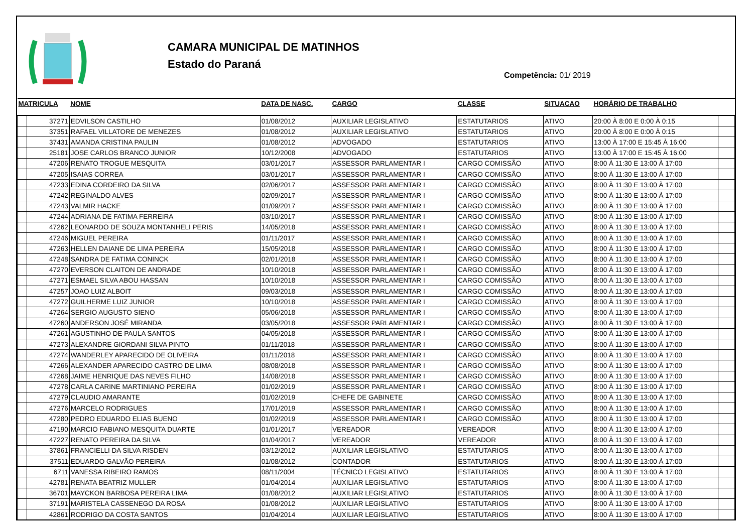CAMARA MUNICIPAL DE MATINHOS
Estado do Paraná
Competência: 01/ 2019
| MATRICULA | | NOME | DATA DE NASC. | CARGO | CLASSE | SITUACAO | HORÁRIO DE TRABALHO | |
| --- | --- | --- | --- | --- | --- | --- | --- | --- |
| | 37271 | EDVILSON CASTILHO | 01/08/2012 | AUXILIAR LEGISLATIVO | ESTATUTARIOS | ATIVO | 20:00 À 8:00 E 0:00 À 0:15 | |
| | 37351 | RAFAEL VILLATORE DE MENEZES | 01/08/2012 | AUXILIAR LEGISLATIVO | ESTATUTARIOS | ATIVO | 20:00 À 8:00 E 0:00 À 0:15 | |
| | 37431 | AMANDA CRISTINA PAULIN | 01/08/2012 | ADVOGADO | ESTATUTARIOS | ATIVO | 13:00 À 17:00 E 15:45 À 16:00 | |
| | 25181 | JOSE CARLOS BRANCO JUNIOR | 10/12/2008 | ADVOGADO | ESTATUTARIOS | ATIVO | 13:00 À 17:00 E 15:45 À 16:00 | |
| | 47206 | RENATO TROGUE MESQUITA | 03/01/2017 | ASSESSOR PARLAMENTAR I | CARGO COMISSÃO | ATIVO | 8:00 À 11:30 E 13:00 À 17:00 | |
| | 47205 | ISAIAS CORREA | 03/01/2017 | ASSESSOR PARLAMENTAR I | CARGO COMISSÃO | ATIVO | 8:00 À 11:30 E 13:00 À 17:00 | |
| | 47233 | EDINA CORDEIRO DA SILVA | 02/06/2017 | ASSESSOR PARLAMENTAR I | CARGO COMISSÃO | ATIVO | 8:00 À 11:30 E 13:00 À 17:00 | |
| | 47242 | REGINALDO ALVES | 02/09/2017 | ASSESSOR PARLAMENTAR I | CARGO COMISSÃO | ATIVO | 8:00 À 11:30 E 13:00 À 17:00 | |
| | 47243 | VALMIR HACKE | 01/09/2017 | ASSESSOR PARLAMENTAR I | CARGO COMISSÃO | ATIVO | 8:00 À 11:30 E 13:00 À 17:00 | |
| | 47244 | ADRIANA DE FATIMA FERREIRA | 03/10/2017 | ASSESSOR PARLAMENTAR I | CARGO COMISSÃO | ATIVO | 8:00 À 11:30 E 13:00 À 17:00 | |
| | 47262 | LEONARDO DE SOUZA MONTANHELI PERIS | 14/05/2018 | ASSESSOR PARLAMENTAR I | CARGO COMISSÃO | ATIVO | 8:00 À 11:30 E 13:00 À 17:00 | |
| | 47246 | MIGUEL PEREIRA | 01/11/2017 | ASSESSOR PARLAMENTAR I | CARGO COMISSÃO | ATIVO | 8:00 À 11:30 E 13:00 À 17:00 | |
| | 47263 | HELLEN DAIANE DE LIMA PEREIRA | 15/05/2018 | ASSESSOR PARLAMENTAR I | CARGO COMISSÃO | ATIVO | 8:00 À 11:30 E 13:00 À 17:00 | |
| | 47248 | SANDRA DE FATIMA CONINCK | 02/01/2018 | ASSESSOR PARLAMENTAR I | CARGO COMISSÃO | ATIVO | 8:00 À 11:30 E 13:00 À 17:00 | |
| | 47270 | EVERSON CLAITON DE ANDRADE | 10/10/2018 | ASSESSOR PARLAMENTAR I | CARGO COMISSÃO | ATIVO | 8:00 À 11:30 E 13:00 À 17:00 | |
| | 47271 | ESMAEL SILVA ABOU HASSAN | 10/10/2018 | ASSESSOR PARLAMENTAR I | CARGO COMISSÃO | ATIVO | 8:00 À 11:30 E 13:00 À 17:00 | |
| | 47257 | JOAO LUIZ ALBOIT | 09/03/2018 | ASSESSOR PARLAMENTAR I | CARGO COMISSÃO | ATIVO | 8:00 À 11:30 E 13:00 À 17:00 | |
| | 47272 | GUILHERME LUIZ JUNIOR | 10/10/2018 | ASSESSOR PARLAMENTAR I | CARGO COMISSÃO | ATIVO | 8:00 À 11:30 E 13:00 À 17:00 | |
| | 47264 | SERGIO AUGUSTO SIENO | 05/06/2018 | ASSESSOR PARLAMENTAR I | CARGO COMISSÃO | ATIVO | 8:00 À 11:30 E 13:00 À 17:00 | |
| | 47260 | ANDERSON JOSÉ MIRANDA | 03/05/2018 | ASSESSOR PARLAMENTAR I | CARGO COMISSÃO | ATIVO | 8:00 À 11:30 E 13:00 À 17:00 | |
| | 47261 | AGUSTINHO DE PAULA SANTOS | 04/05/2018 | ASSESSOR PARLAMENTAR I | CARGO COMISSÃO | ATIVO | 8:00 À 11:30 E 13:00 À 17:00 | |
| | 47273 | ALEXANDRE GIORDANI SILVA PINTO | 01/11/2018 | ASSESSOR PARLAMENTAR I | CARGO COMISSÃO | ATIVO | 8:00 À 11:30 E 13:00 À 17:00 | |
| | 47274 | WANDERLEY APARECIDO DE OLIVEIRA | 01/11/2018 | ASSESSOR PARLAMENTAR I | CARGO COMISSÃO | ATIVO | 8:00 À 11:30 E 13:00 À 17:00 | |
| | 47266 | ALEXANDER APARECIDO CASTRO DE LIMA | 08/08/2018 | ASSESSOR PARLAMENTAR I | CARGO COMISSÃO | ATIVO | 8:00 À 11:30 E 13:00 À 17:00 | |
| | 47268 | JAIME HENRIQUE DAS NEVES FILHO | 14/08/2018 | ASSESSOR PARLAMENTAR I | CARGO COMISSÃO | ATIVO | 8:00 À 11:30 E 13:00 À 17:00 | |
| | 47278 | CARLA CARINE MARTINIANO PEREIRA | 01/02/2019 | ASSESSOR PARLAMENTAR I | CARGO COMISSÃO | ATIVO | 8:00 À 11:30 E 13:00 À 17:00 | |
| | 47279 | CLAUDIO AMARANTE | 01/02/2019 | CHEFE DE GABINETE | CARGO COMISSÃO | ATIVO | 8:00 À 11:30 E 13:00 À 17:00 | |
| | 47276 | MARCELO RODRIGUES | 17/01/2019 | ASSESSOR PARLAMENTAR I | CARGO COMISSÃO | ATIVO | 8:00 À 11:30 E 13:00 À 17:00 | |
| | 47280 | PEDRO EDUARDO ELIAS BUENO | 01/02/2019 | ASSESSOR PARLAMENTAR I | CARGO COMISSÃO | ATIVO | 8:00 À 11:30 E 13:00 À 17:00 | |
| | 47190 | MARCIO FABIANO MESQUITA DUARTE | 01/01/2017 | VEREADOR | VEREADOR | ATIVO | 8:00 À 11:30 E 13:00 À 17:00 | |
| | 47227 | RENATO PEREIRA DA SILVA | 01/04/2017 | VEREADOR | VEREADOR | ATIVO | 8:00 À 11:30 E 13:00 À 17:00 | |
| | 37861 | FRANCIELLI DA SILVA RISDEN | 03/12/2012 | AUXILIAR LEGISLATIVO | ESTATUTARIOS | ATIVO | 8:00 À 11:30 E 13:00 À 17:00 | |
| | 37511 | EDUARDO GALVÃO PEREIRA | 01/08/2012 | CONTADOR | ESTATUTARIOS | ATIVO | 8:00 À 11:30 E 13:00 À 17:00 | |
| | 6711 | VANESSA RIBEIRO RAMOS | 08/11/2004 | TÉCNICO LEGISLATIVO | ESTATUTARIOS | ATIVO | 8:00 À 11:30 E 13:00 À 17:00 | |
| | 42781 | RENATA BEATRIZ MULLER | 01/04/2014 | AUXILIAR LEGISLATIVO | ESTATUTARIOS | ATIVO | 8:00 À 11:30 E 13:00 À 17:00 | |
| | 36701 | MAYCKON BARBOSA PEREIRA LIMA | 01/08/2012 | AUXILIAR LEGISLATIVO | ESTATUTARIOS | ATIVO | 8:00 À 11:30 E 13:00 À 17:00 | |
| | 37191 | MARISTELA CASSENEGO DA ROSA | 01/08/2012 | AUXILIAR LEGISLATIVO | ESTATUTARIOS | ATIVO | 8:00 À 11:30 E 13:00 À 17:00 | |
| | 42861 | RODRIGO DA COSTA SANTOS | 01/04/2014 | AUXILIAR LEGISLATIVO | ESTATUTARIOS | ATIVO | 8:00 À 11:30 E 13:00 À 17:00 | |